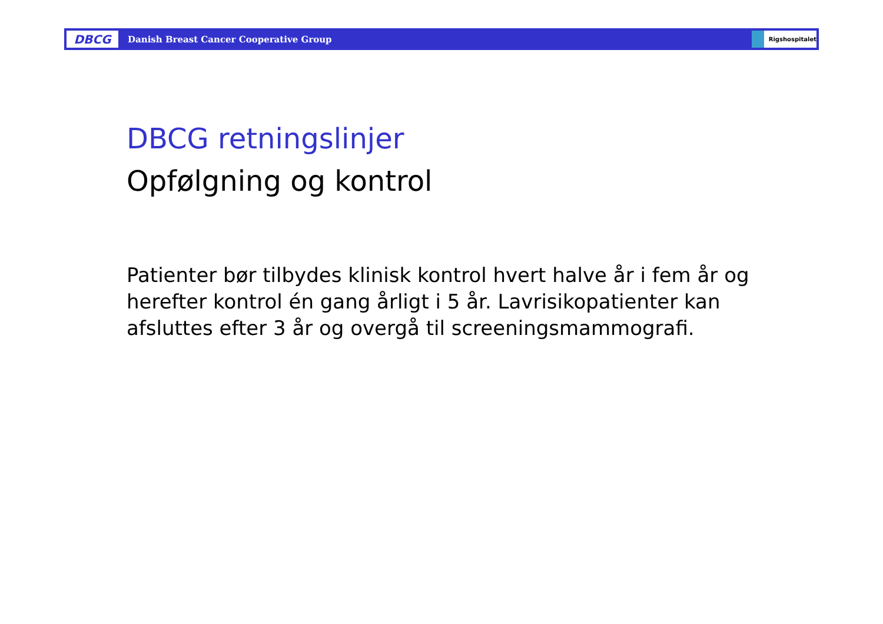DBCG
Danish Breast Cancer Cooperative Group
Rigshospitalet
DBCG retningslinjer
Opfølgning og kontrol
Patienter bør tilbydes klinisk kontrol hvert halve år i fem år og herefter kontrol én gang årligt i 5 år. Lavrisikopatienter kan afsluttes efter 3 år og overgå til screeningsmammografi.